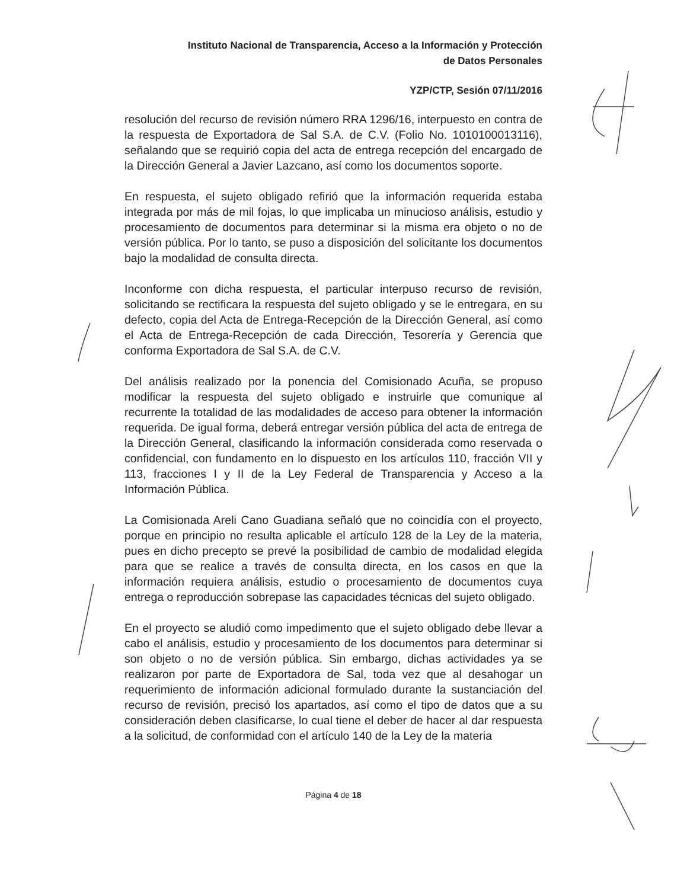Instituto Nacional de Transparencia, Acceso a la Información y Protección
de Datos Personales
YZP/CTP, Sesión 07/11/2016
resolución del recurso de revisión número RRA 1296/16, interpuesto en contra de la respuesta de Exportadora de Sal S.A. de C.V. (Folio No. 1010100013116), señalando que se requirió copia del acta de entrega recepción del encargado de la Dirección General a Javier Lazcano, así como los documentos soporte.
En respuesta, el sujeto obligado refirió que la información requerida estaba integrada por más de mil fojas, lo que implicaba un minucioso análisis, estudio y procesamiento de documentos para determinar si la misma era objeto o no de versión pública. Por lo tanto, se puso a disposición del solicitante los documentos bajo la modalidad de consulta directa.
Inconforme con dicha respuesta, el particular interpuso recurso de revisión, solicitando se rectificara la respuesta del sujeto obligado y se le entregara, en su defecto, copia del Acta de Entrega-Recepción de la Dirección General, así como el Acta de Entrega-Recepción de cada Dirección, Tesorería y Gerencia que conforma Exportadora de Sal S.A. de C.V.
Del análisis realizado por la ponencia del Comisionado Acuña, se propuso modificar la respuesta del sujeto obligado e instruirle que comunique al recurrente la totalidad de las modalidades de acceso para obtener la información requerida. De igual forma, deberá entregar versión pública del acta de entrega de la Dirección General, clasificando la información considerada como reservada o confidencial, con fundamento en lo dispuesto en los artículos 110, fracción VII y 113, fracciones I y II de la Ley Federal de Transparencia y Acceso a la Información Pública.
La Comisionada Areli Cano Guadiana señaló que no coincidía con el proyecto, porque en principio no resulta aplicable el artículo 128 de la Ley de la materia, pues en dicho precepto se prevé la posibilidad de cambio de modalidad elegida para que se realice a través de consulta directa, en los casos en que la información requiera análisis, estudio o procesamiento de documentos cuya entrega o reproducción sobrepase las capacidades técnicas del sujeto obligado.
En el proyecto se aludió como impedimento que el sujeto obligado debe llevar a cabo el análisis, estudio y procesamiento de los documentos para determinar si son objeto o no de versión pública. Sin embargo, dichas actividades ya se realizaron por parte de Exportadora de Sal, toda vez que al desahogar un requerimiento de información adicional formulado durante la sustanciación del recurso de revisión, precisó los apartados, así como el tipo de datos que a su consideración deben clasificarse, lo cual tiene el deber de hacer al dar respuesta a la solicitud, de conformidad con el artículo 140 de la Ley de la materia
Página 4 de 18